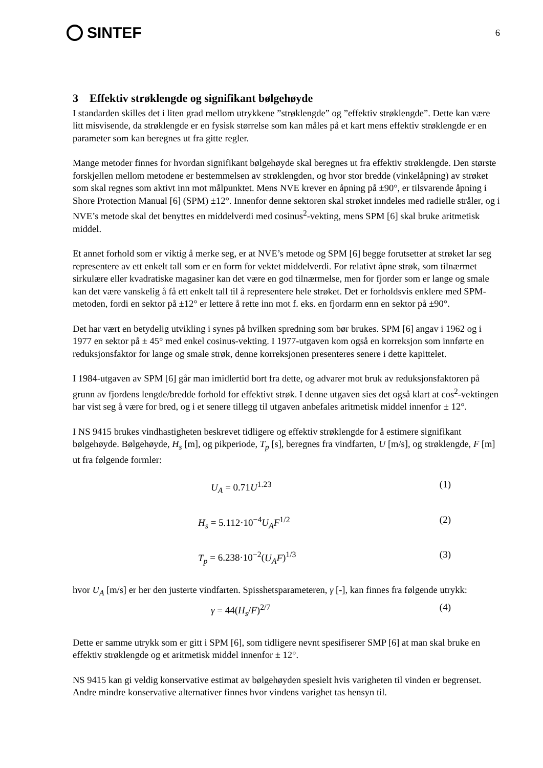SINTEF
6
3 Effektiv strøklengde og signifikant bølgehøyde
I standarden skilles det i liten grad mellom utrykkene ”strøklengde” og ”effektiv strøklengde”. Dette kan være litt misvisende, da strøklengde er en fysisk størrelse som kan måles på et kart mens effektiv strøklengde er en parameter som kan beregnes ut fra gitte regler.
Mange metoder finnes for hvordan signifikant bølgehøyde skal beregnes ut fra effektiv strøklengde. Den største forskjellen mellom metodene er bestemmelsen av strøklengden, og hvor stor bredde (vinkelåpning) av strøket som skal regnes som aktivt inn mot målpunktet. Mens NVE krever en åpning på ±90°, er tilsvarende åpning i Shore Protection Manual [6] (SPM) ±12°. Innenfor denne sektoren skal strøket inndeles med radielle stråler, og i NVE’s metode skal det benyttes en middelverdi med cosinus<sup>2</sup>-vekting, mens SPM [6] skal bruke aritmetisk middel.
Et annet forhold som er viktig å merke seg, er at NVE’s metode og SPM [6] begge forutsetter at strøket lar seg representere av ett enkelt tall som er en form for vektet middelverdi. For relativt åpne strøk, som tilnærmet sirkulære eller kvadratiske magasiner kan det være en god tilnærmelse, men for fjorder som er lange og smale kan det være vanskelig å få ett enkelt tall til å representere hele strøket. Det er forholdsvis enklere med SPM-metoden, fordi en sektor på ±12° er lettere å rette inn mot f. eks. en fjordarm enn en sektor på ±90°.
Det har vært en betydelig utvikling i synes på hvilken spredning som bør brukes. SPM [6] angav i 1962 og i 1977 en sektor på ± 45° med enkel cosinus-vekting. I 1977-utgaven kom også en korreksjon som innførte en reduksjonsfaktor for lange og smale strøk, denne korreksjonen presenteres senere i dette kapittelet.
I 1984-utgaven av SPM [6] går man imidlertid bort fra dette, og advarer mot bruk av reduksjonsfaktoren på grunn av fjordens lengde/bredde forhold for effektivt strøk. I denne utgaven sies det også klart at cos<sup>2</sup>-vektingen har vist seg å være for bred, og i et senere tillegg til utgaven anbefales aritmetisk middel innenfor ± 12°.
I NS 9415 brukes vindhastigheten beskrevet tidligere og effektiv strøklengde for å estimere signifikant bølgehøyde. Bølgehøyde, H<sub>s</sub> [m], og pikperiode, T<sub>p</sub> [s], beregnes fra vindfarten, U [m/s], og strøklengde, F [m] ut fra følgende formler:
U<sub>A</sub> = 0.71U<sup>1.23</sup> (1)
H<sub>s</sub> = 5.112·10<sup>−4</sup>U<sub>A</sub>F<sup>1/2</sup> (2)
T<sub>p</sub> = 6.238·10<sup>−2</sup>(U<sub>A</sub>F)<sup>1/3</sup> (3)
hvor U<sub>A</sub> [m/s] er her den justerte vindfarten. Spisshetsparameteren, γ [-], kan finnes fra følgende utrykk:
γ = 44(H<sub>s</sub>/F)<sup>2/7</sup> (4)
Dette er samme utrykk som er gitt i SPM [6], som tidligere nevnt spesifiserer SMP [6] at man skal bruke en effektiv strøklengde og et aritmetisk middel innenfor ± 12°.
NS 9415 kan gi veldig konservative estimat av bølgehøyden spesielt hvis varigheten til vinden er begrenset. Andre mindre konservative alternativer finnes hvor vindens varighet tas hensyn til.